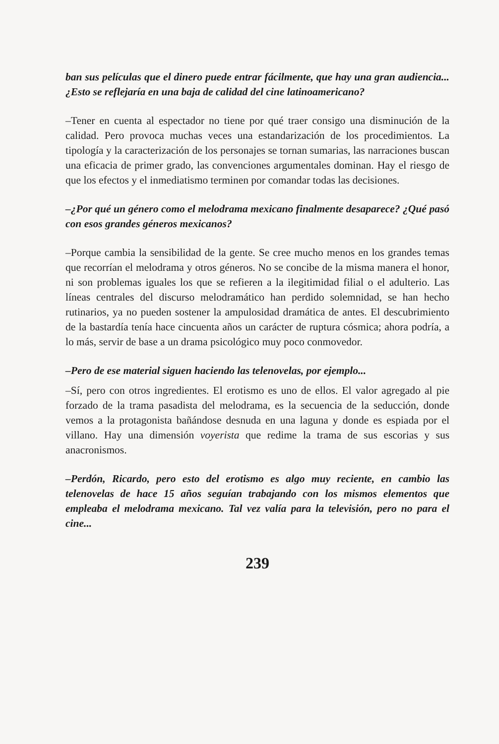ban sus películas que el dinero puede entrar fácilmente, que hay una gran audiencia... ¿Esto se reflejaría en una baja de calidad del cine latinoamericano?
–Tener en cuenta al espectador no tiene por qué traer consigo una disminución de la calidad. Pero provoca muchas veces una estandarización de los procedimientos. La tipología y la caracterización de los personajes se tornan sumarias, las narraciones buscan una eficacia de primer grado, las convenciones argumentales dominan. Hay el riesgo de que los efectos y el inmediatismo terminen por comandar todas las decisiones.
–¿Por qué un género como el melodrama mexicano finalmente desaparece? ¿Qué pasó con esos grandes géneros mexicanos?
–Porque cambia la sensibilidad de la gente. Se cree mucho menos en los grandes temas que recorrían el melodrama y otros géneros. No se concibe de la misma manera el honor, ni son problemas iguales los que se refieren a la ilegitimidad filial o el adulterio. Las líneas centrales del discurso melodramático han perdido solemnidad, se han hecho rutinarios, ya no pueden sostener la ampulosidad dramática de antes. El descubrimiento de la bastardía tenía hace cincuenta años un carácter de ruptura cósmica; ahora podría, a lo más, servir de base a un drama psicológico muy poco conmovedor.
–Pero de ese material siguen haciendo las telenovelas, por ejemplo...
–Sí, pero con otros ingredientes. El erotismo es uno de ellos. El valor agregado al pie forzado de la trama pasadista del melodrama, es la secuencia de la seducción, donde vemos a la protagonista bañándose desnuda en una laguna y donde es espiada por el villano. Hay una dimensión voyerista que redime la trama de sus escorias y sus anacronismos.
–Perdón, Ricardo, pero esto del erotismo es algo muy reciente, en cambio las telenovelas de hace 15 años seguían trabajando con los mismos elementos que empleaba el melodrama mexicano. Tal vez valía para la televisión, pero no para el cine...
239